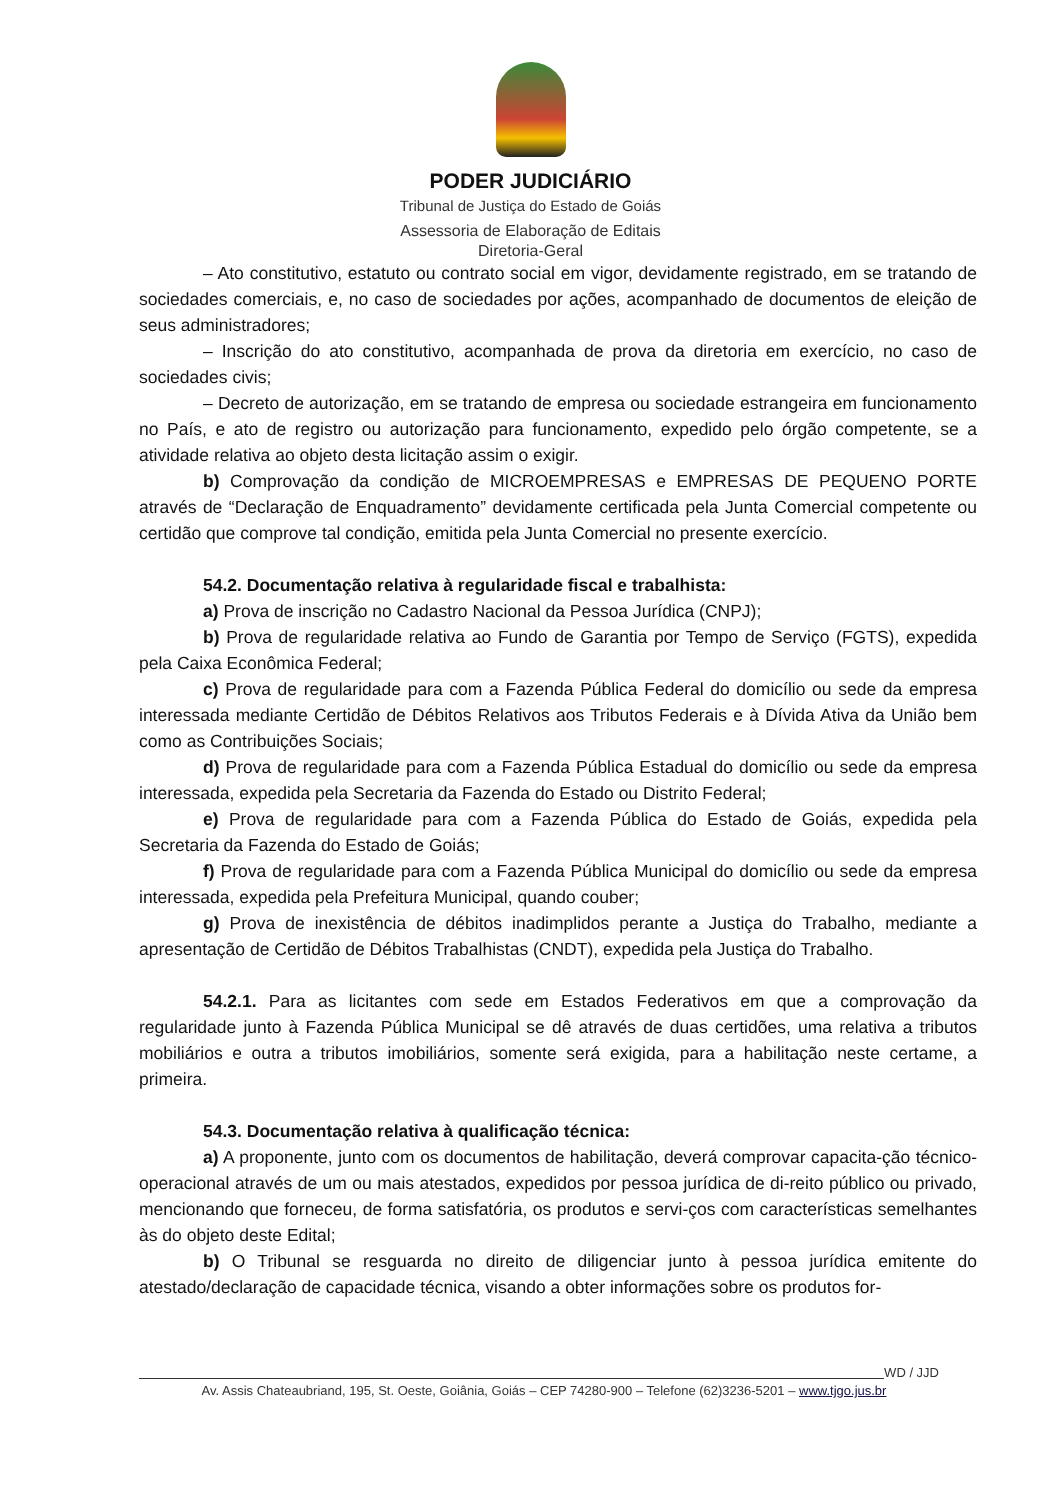PODER JUDICIÁRIO
Tribunal de Justiça do Estado de Goiás
Assessoria de Elaboração de Editais
Diretoria-Geral
– Ato constitutivo, estatuto ou contrato social em vigor, devidamente registrado, em se tratando de sociedades comerciais, e, no caso de sociedades por ações, acompanhado de documentos de eleição de seus administradores;
– Inscrição do ato constitutivo, acompanhada de prova da diretoria em exercício, no caso de sociedades civis;
– Decreto de autorização, em se tratando de empresa ou sociedade estrangeira em funcionamento no País, e ato de registro ou autorização para funcionamento, expedido pelo órgão competente, se a atividade relativa ao objeto desta licitação assim o exigir.
b) Comprovação da condição de MICROEMPRESAS e EMPRESAS DE PEQUENO PORTE através de “Declaração de Enquadramento” devidamente certificada pela Junta Comercial competente ou certidão que comprove tal condição, emitida pela Junta Comercial no presente exercício.
54.2. Documentação relativa à regularidade fiscal e trabalhista:
a) Prova de inscrição no Cadastro Nacional da Pessoa Jurídica (CNPJ);
b) Prova de regularidade relativa ao Fundo de Garantia por Tempo de Serviço (FGTS), expedida pela Caixa Econômica Federal;
c) Prova de regularidade para com a Fazenda Pública Federal do domicílio ou sede da empresa interessada mediante Certidão de Débitos Relativos aos Tributos Federais e à Dívida Ativa da União bem como as Contribuições Sociais;
d) Prova de regularidade para com a Fazenda Pública Estadual do domicílio ou sede da empresa interessada, expedida pela Secretaria da Fazenda do Estado ou Distrito Federal;
e) Prova de regularidade para com a Fazenda Pública do Estado de Goiás, expedida pela Secretaria da Fazenda do Estado de Goiás;
f) Prova de regularidade para com a Fazenda Pública Municipal do domicílio ou sede da empresa interessada, expedida pela Prefeitura Municipal, quando couber;
g) Prova de inexistência de débitos inadimplidos perante a Justiça do Trabalho, mediante a apresentação de Certidão de Débitos Trabalhistas (CNDT), expedida pela Justiça do Trabalho.
54.2.1. Para as licitantes com sede em Estados Federativos em que a comprovação da regularidade junto à Fazenda Pública Municipal se dê através de duas certidões, uma relativa a tributos mobiliários e outra a tributos imobiliários, somente será exigida, para a habilitação neste certame, a primeira.
54.3. Documentação relativa à qualificação técnica:
a) A proponente, junto com os documentos de habilitação, deverá comprovar capacita-ção técnico-operacional através de um ou mais atestados, expedidos por pessoa jurídica de di-reito público ou privado, mencionando que forneceu, de forma satisfatória, os produtos e servi-ços com características semelhantes às do objeto deste Edital;
b) O Tribunal se resguarda no direito de diligenciar junto à pessoa jurídica emitente do atestado/declaração de capacidade técnica, visando a obter informações sobre os produtos for-
WD / JJD
Av. Assis Chateaubriand, 195, St. Oeste, Goiânia, Goiás – CEP 74280-900 – Telefone (62)3236-5201 – www.tjgo.jus.br